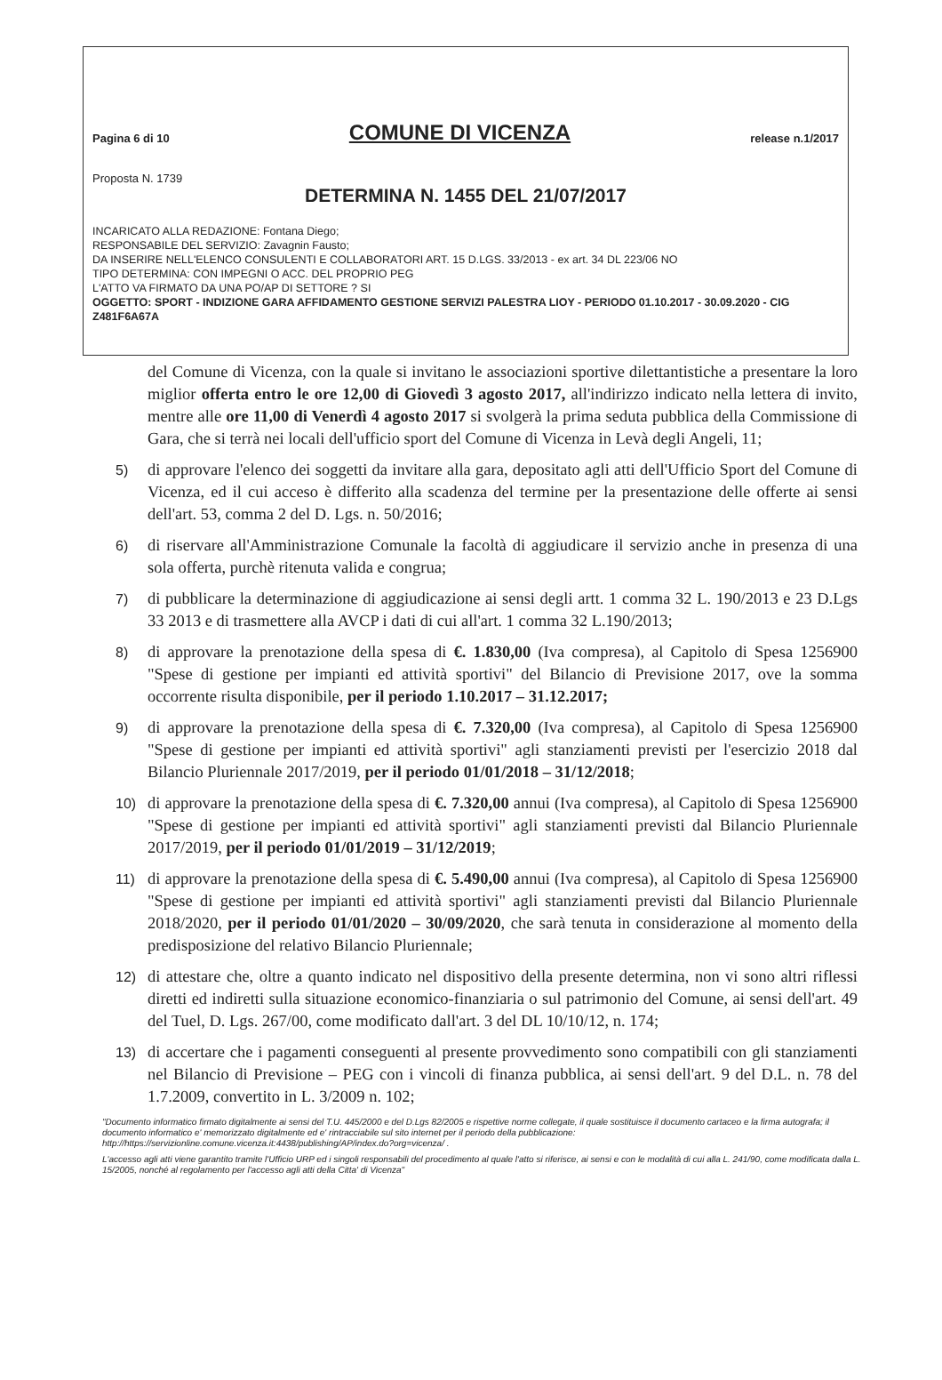Pagina 6 di 10 COMUNE DI VICENZA release n.1/2017
Proposta N. 1739
DETERMINA N. 1455 DEL 21/07/2017
INCARICATO ALLA REDAZIONE: Fontana Diego;
RESPONSABILE DEL SERVIZIO: Zavagnin Fausto;
DA INSERIRE NELL'ELENCO CONSULENTI E COLLABORATORI ART. 15 D.LGS. 33/2013 - ex art. 34 DL 223/06 NO
TIPO DETERMINA: CON IMPEGNI O ACC. DEL PROPRIO PEG
L'ATTO VA FIRMATO DA UNA PO/AP DI SETTORE ? SI
OGGETTO: SPORT - INDIZIONE GARA AFFIDAMENTO GESTIONE SERVIZI PALESTRA LIOY - PERIODO 01.10.2017 - 30.09.2020 - CIG Z481F6A67A
del Comune di Vicenza, con la quale si invitano le associazioni sportive dilettantistiche a presentare la loro miglior offerta entro le ore 12,00 di Giovedì 3 agosto 2017, all'indirizzo indicato nella lettera di invito, mentre alle ore 11,00 di Venerdì 4 agosto 2017 si svolgerà la prima seduta pubblica della Commissione di Gara, che si terrà nei locali dell'ufficio sport del Comune di Vicenza in Levà degli Angeli, 11;
5)
di approvare l'elenco dei soggetti da invitare alla gara, depositato agli atti dell'Ufficio Sport del Comune di Vicenza, ed il cui acceso è differito alla scadenza del termine per la presentazione delle offerte ai sensi dell'art. 53, comma 2 del D. Lgs. n. 50/2016;
6)
di riservare all'Amministrazione Comunale la facoltà di aggiudicare il servizio anche in presenza di una sola offerta, purchè ritenuta valida e congrua;
7)
di pubblicare la determinazione di aggiudicazione ai sensi degli artt. 1 comma 32 L. 190/2013 e 23 D.Lgs 33 2013 e di trasmettere alla AVCP i dati di cui all'art. 1 comma 32 L.190/2013;
8)
di approvare la prenotazione della spesa di €. 1.830,00 (Iva compresa), al Capitolo di Spesa 1256900 "Spese di gestione per impianti ed attività sportivi" del Bilancio di Previsione 2017, ove la somma occorrente risulta disponibile, per il periodo 1.10.2017 – 31.12.2017;
9)
di approvare la prenotazione della spesa di €. 7.320,00 (Iva compresa), al Capitolo di Spesa 1256900 "Spese di gestione per impianti ed attività sportivi" agli stanziamenti previsti per l'esercizio 2018 dal Bilancio Pluriennale 2017/2019, per il periodo 01/01/2018 – 31/12/2018;
10)
di approvare la prenotazione della spesa di €. 7.320,00 annui (Iva compresa), al Capitolo di Spesa 1256900 "Spese di gestione per impianti ed attività sportivi" agli stanziamenti previsti dal Bilancio Pluriennale 2017/2019, per il periodo 01/01/2019 – 31/12/2019;
11)
di approvare la prenotazione della spesa di €. 5.490,00 annui (Iva compresa), al Capitolo di Spesa 1256900 "Spese di gestione per impianti ed attività sportivi" agli stanziamenti previsti dal Bilancio Pluriennale 2018/2020, per il periodo 01/01/2020 – 30/09/2020, che sarà tenuta in considerazione al momento della predisposizione del relativo Bilancio Pluriennale;
12)
di attestare che, oltre a quanto indicato nel dispositivo della presente determina, non vi sono altri riflessi diretti ed indiretti sulla situazione economico-finanziaria o sul patrimonio del Comune, ai sensi dell'art. 49 del Tuel, D. Lgs. 267/00, come modificato dall'art. 3 del DL 10/10/12, n. 174;
13)
di accertare che i pagamenti conseguenti al presente provvedimento sono compatibili con gli stanziamenti nel Bilancio di Previsione – PEG con i vincoli di finanza pubblica, ai sensi dell'art. 9 del D.L. n. 78 del 1.7.2009, convertito in L. 3/2009 n. 102;
"Documento informatico firmato digitalmente ai sensi del T.U. 445/2000 e del D.Lgs 82/2005 e rispettive norme collegate, il quale sostituisce il documento cartaceo e la firma autografa; il documento informatico e' memorizzato digitalmente ed e' rintracciabile sul sito internet per il periodo della pubblicazione: http://https://servizionline.comune.vicenza.it:4438/publishing/AP/index.do?org=vicenza/ .
L'accesso agli atti viene garantito tramite l'Ufficio URP ed i singoli responsabili del procedimento al quale l'atto si riferisce, ai sensi e con le modalità di cui alla L. 241/90, come modificata dalla L. 15/2005, nonché al regolamento per l'accesso agli atti della Citta' di Vicenza"